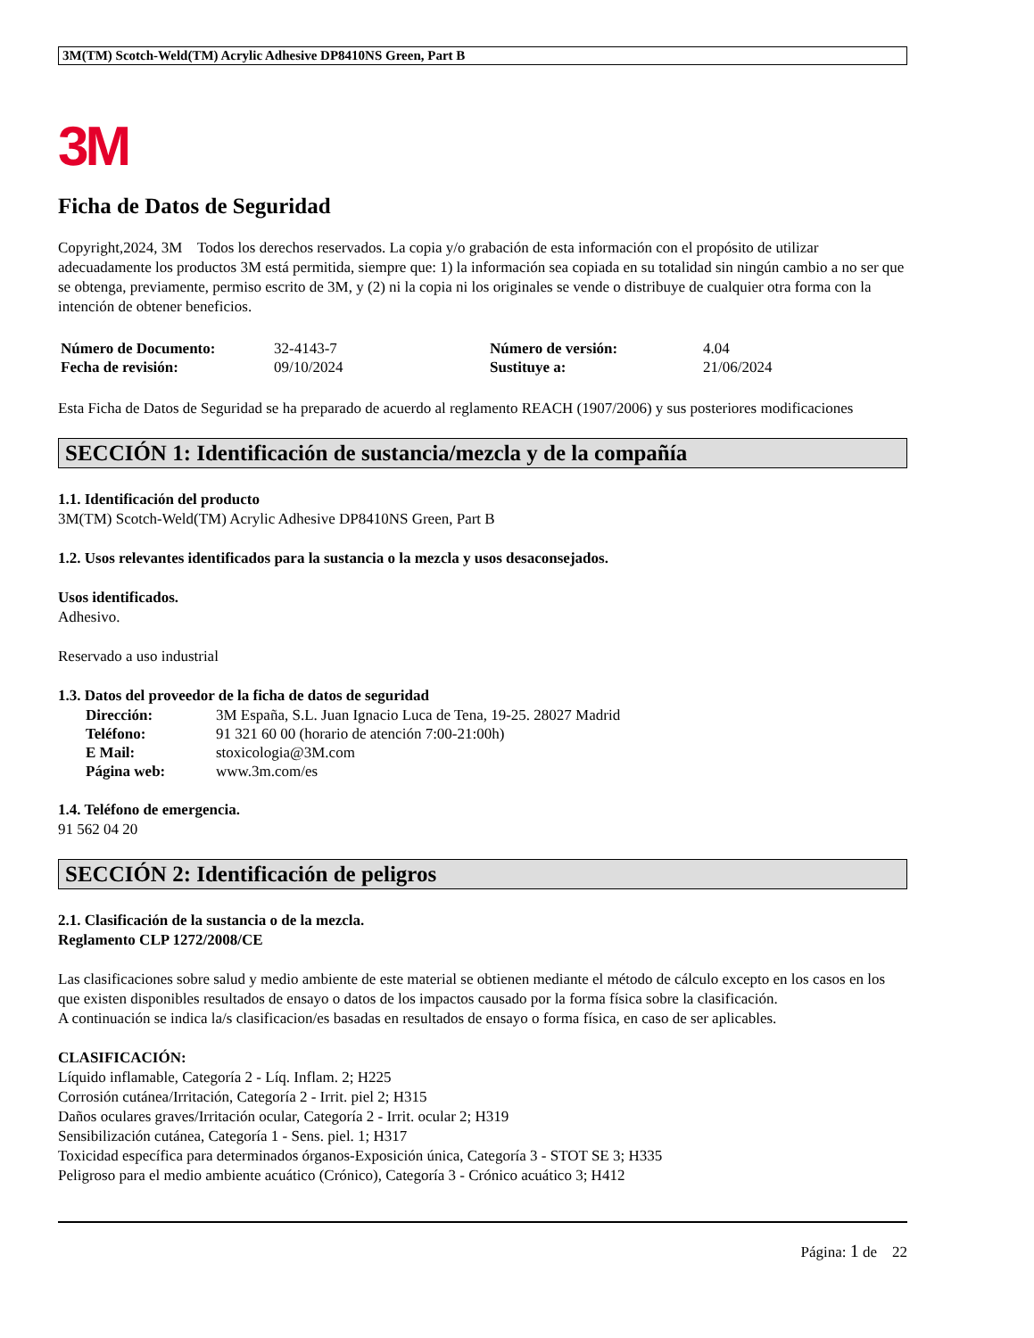3M(TM) Scotch-Weld(TM) Acrylic Adhesive DP8410NS Green, Part B
3M
Ficha de Datos de Seguridad
Copyright,2024, 3M Todos los derechos reservados. La copia y/o grabación de esta información con el propósito de utilizar adecuadamente los productos 3M está permitida, siempre que: 1) la información sea copiada en su totalidad sin ningún cambio a no ser que se obtenga, previamente, permiso escrito de 3M, y (2) ni la copia ni los originales se vende o distribuye de cualquier otra forma con la intención de obtener beneficios.
| Número de Documento: | 32-4143-7 | Número de versión: | 4.04 |
| Fecha de revisión: | 09/10/2024 | Sustituye a: | 21/06/2024 |
Esta Ficha de Datos de Seguridad se ha preparado de acuerdo al reglamento REACH (1907/2006) y sus posteriores modificaciones
SECCIÓN 1: Identificación de sustancia/mezcla y de la compañía
1.1. Identificación del producto
3M(TM) Scotch-Weld(TM) Acrylic Adhesive DP8410NS Green, Part B
1.2. Usos relevantes identificados para la sustancia o la mezcla y usos desaconsejados.
Usos identificados.
Adhesivo.
Reservado a uso industrial
1.3. Datos del proveedor de la ficha de datos de seguridad
| Dirección: | 3M España, S.L. Juan Ignacio Luca de Tena, 19-25. 28027 Madrid |
| Teléfono: | 91 321 60 00 (horario de atención 7:00-21:00h) |
| E Mail: | stoxicologia@3M.com |
| Página web: | www.3m.com/es |
1.4. Teléfono de emergencia.
91 562 04 20
SECCIÓN 2: Identificación de peligros
2.1. Clasificación de la sustancia o de la mezcla.
Reglamento CLP 1272/2008/CE
Las clasificaciones sobre salud y medio ambiente de este material se obtienen mediante el método de cálculo excepto en los casos en los que existen disponibles resultados de ensayo o datos de los impactos causado por la forma física sobre la clasificación.
A continuación se indica la/s clasificacion/es basadas en resultados de ensayo o forma física, en caso de ser aplicables.
CLASIFICACIÓN:
Líquido inflamable, Categoría 2 - Líq. Inflam. 2; H225
Corrosión cutánea/Irritación, Categoría 2 - Irrit. piel 2; H315
Daños oculares graves/Irritación ocular, Categoría 2 - Irrit. ocular 2; H319
Sensibilización cutánea, Categoría 1 - Sens. piel. 1; H317
Toxicidad específica para determinados órganos-Exposición única, Categoría 3 - STOT SE 3; H335
Peligroso para el medio ambiente acuático (Crónico), Categoría 3 - Crónico acuático 3; H412
Página: 1 de 22